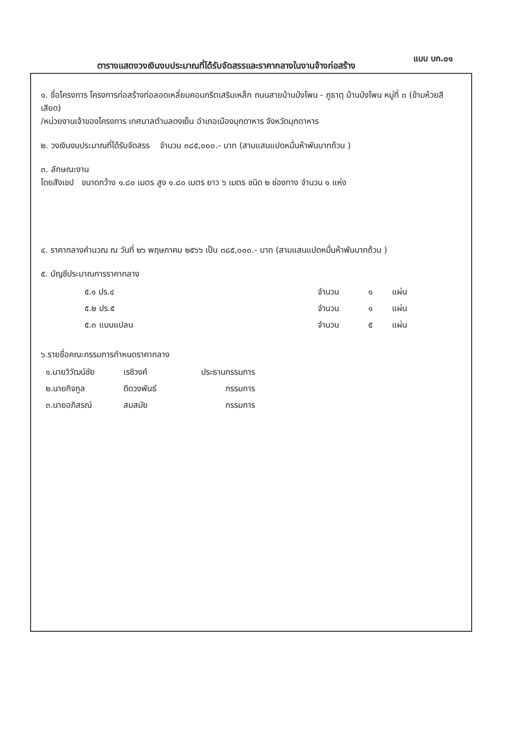แบบ บก.๐๑
ตารางแสดงวงเงินงบประมาณที่ได้รับจัดสรรและราคากลางในงานจ้างก่อสร้าง
๑. ชื่อโครงการ โครงการก่อสร้างท่อลอดเหลี่ยมคอนกรีตเสริมเหล็ก ถนนสายบ้านป่งโพน - ภูธาตุ บ้านป่งโพน หมู่ที่ ๓ (ข้ามห้วยสีเสียด)
/หน่วยงานเจ้าของโครงการ เทศบาลตำบลดงเย็น อำเภอเมืองมุกดาหาร จังหวัดมุกดาหาร
๒. วงเงินงบประมาณที่ได้รับจัดสรร จำนวน ๓๘๕,๐๐๐.- บาท (สามแสนแปดหมื่นห้าพันบาทถ้วน )
๓. ลักษณะงาน
โดยสังเขป ขนาดกว้าง ๑.๘๐ เมตร สูง ๑.๘๐ เมตร ยาว ๖ เมตร ชนิด ๒ ช่องทาง จำนวน ๑ แห่ง
๔. ราคากลางคำนวณ ณ วันที่ ๒๖ พฤษภาคม ๒๕๖๖ เป็น ๓๘๕,๐๐๐.- บาท (สามแสนแปดหมื่นห้าพันบาทถ้วน )
๕. บัญชีประมาณการราคากลาง
| ๕.๑ ปร.๔ | จำนวน | ๑ | แผ่น |
| ๕.๒ ปร.๕ | จำนวน | ๑ | แผ่น |
| ๕.๓ แบบแปลน | จำนวน | ๕ | แผ่น |
๖.รายชื่อคณะกรรมการกำหนดราคากลาง
| ๑.นายวิวัฒน์ชัย | เรชิวงค์ | ประธานกรรมการ |
| ๒.นายกิจกูล | ดีดวงพันธ์ | กรรมการ |
| ๓.นายอภิสรณ์ | สมสมัย | กรรมการ |